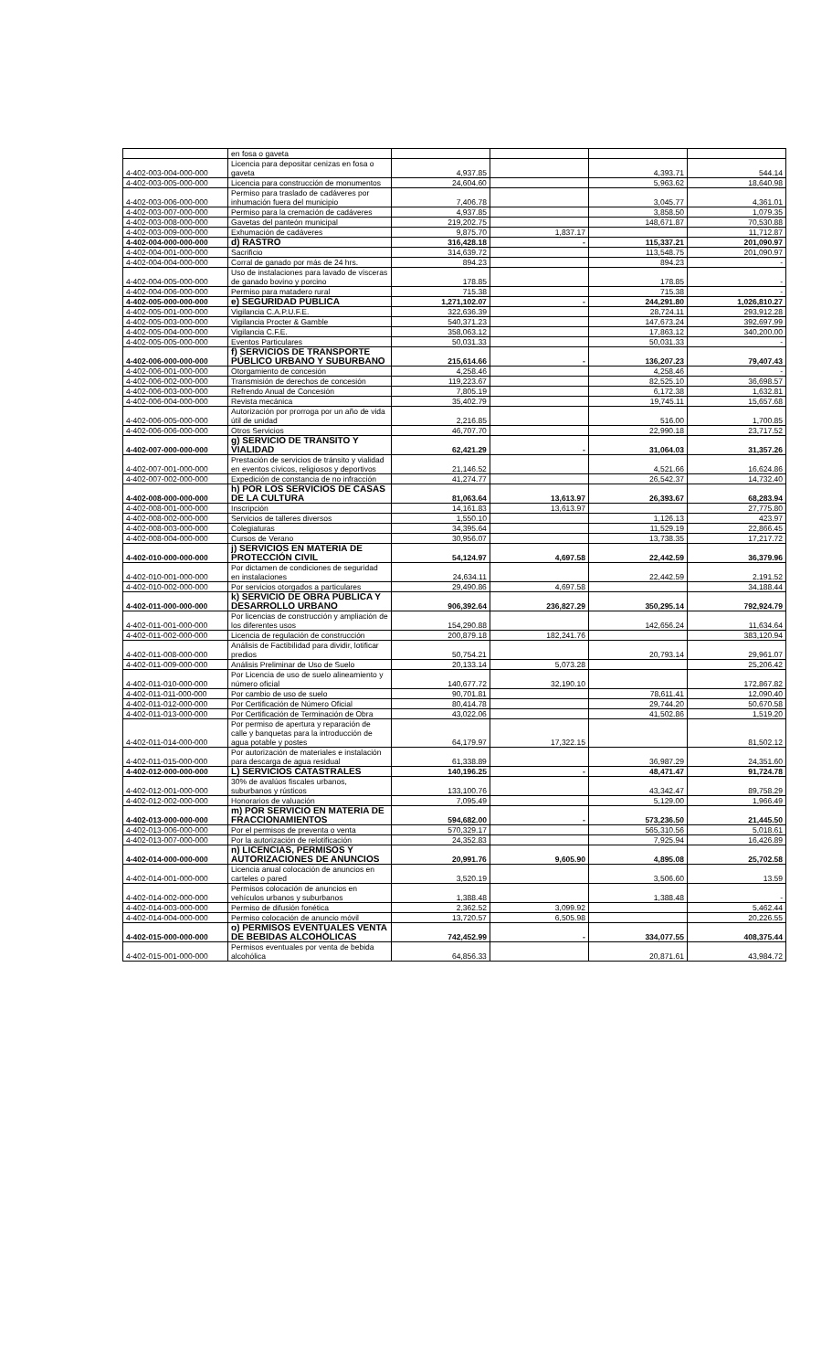| | en fosa o gaveta | | | | |
| 4-402-003-004-000-000 | Licencia para depositar cenizas en fosa o gaveta | 4,937.85 | | 4,393.71 | 544.14 |
| 4-402-003-005-000-000 | Licencia para construcción de monumentos | 24,604.60 | | 5,963.62 | 18,640.98 |
| 4-402-003-006-000-000 | Permiso para traslado de cadáveres por inhumación fuera del municipio | 7,406.78 | | 3,045.77 | 4,361.01 |
| 4-402-003-007-000-000 | Permiso para la cremación de cadáveres | 4,937.85 | | 3,858.50 | 1,079.35 |
| 4-402-003-008-000-000 | Gavetas del panteón municipal | 219,202.75 | | 148,671.87 | 70,530.88 |
| 4-402-003-009-000-000 | Exhumación de cadáveres | 9,875.70 | 1,837.17 | | 11,712.87 |
| 4-402-004-000-000-000 | d) RASTRO | 316,428.18 | - | 115,337.21 | 201,090.97 |
| 4-402-004-001-000-000 | Sacrificio | 314,639.72 | | 113,548.75 | 201,090.97 |
| 4-402-004-004-000-000 | Corral de ganado por más de 24 hrs. | 894.23 | | 894.23 | - |
| 4-402-004-005-000-000 | Uso de instalaciones para lavado de vísceras de ganado bovino y porcino | 178.85 | | 178.85 | - |
| 4-402-004-006-000-000 | Permiso para matadero rural | 715.38 | | 715.38 | - |
| 4-402-005-000-000-000 | e) SEGURIDAD PÚBLICA | 1,271,102.07 | - | 244,291.80 | 1,026,810.27 |
| 4-402-005-001-000-000 | Vigilancia C.A.P.U.F.E. | 322,636.39 | | 28,724.11 | 293,912.28 |
| 4-402-005-003-000-000 | Vigilancia Procter & Gamble | 540,371.23 | | 147,673.24 | 392,697.99 |
| 4-402-005-004-000-000 | Vigilancia C.F.E. | 358,063.12 | | 17,863.12 | 340,200.00 |
| 4-402-005-005-000-000 | Eventos Particulares | 50,031.33 | | 50,031.33 | - |
| 4-402-006-000-000-000 | f) SERVICIOS DE TRANSPORTE PÚBLICO URBANO Y SUBURBANO | 215,614.66 | - | 136,207.23 | 79,407.43 |
| 4-402-006-001-000-000 | Otorgamiento de concesión | 4,258.46 | | 4,258.46 | - |
| 4-402-006-002-000-000 | Transmisión de derechos de concesión | 119,223.67 | | 82,525.10 | 36,698.57 |
| 4-402-006-003-000-000 | Refrendo Anual de Concesión | 7,805.19 | | 6,172.38 | 1,632.81 |
| 4-402-006-004-000-000 | Revista mecánica | 35,402.79 | | 19,745.11 | 15,657.68 |
| 4-402-006-005-000-000 | Autorización por prorroga por un año de vida útil de unidad | 2,216.85 | | 516.00 | 1,700.85 |
| 4-402-006-006-000-000 | Otros Servicios | 46,707.70 | | 22,990.18 | 23,717.52 |
| 4-402-007-000-000-000 | g) SERVICIO DE TRÁNSITO Y VIALIDAD | 62,421.29 | - | 31,064.03 | 31,357.26 |
| 4-402-007-001-000-000 | Prestación de servicios de tránsito y vialidad en eventos cívicos, religiosos y deportivos | 21,146.52 | | 4,521.66 | 16,624.86 |
| 4-402-007-002-000-000 | Expedición de constancia de no infracción | 41,274.77 | | 26,542.37 | 14,732.40 |
| 4-402-008-000-000-000 | h) POR LOS SERVICIOS DE CASAS DE LA CULTURA | 81,063.64 | 13,613.97 | 26,393.67 | 68,283.94 |
| 4-402-008-001-000-000 | Inscripción | 14,161.83 | 13,613.97 | | 27,775.80 |
| 4-402-008-002-000-000 | Servicios de talleres diversos | 1,550.10 | | 1,126.13 | 423.97 |
| 4-402-008-003-000-000 | Colegiaturas | 34,395.64 | | 11,529.19 | 22,866.45 |
| 4-402-008-004-000-000 | Cursos de Verano | 30,956.07 | | 13,738.35 | 17,217.72 |
| 4-402-010-000-000-000 | j) SERVICIOS EN MATERIA DE PROTECCIÓN CIVIL | 54,124.97 | 4,697.58 | 22,442.59 | 36,379.96 |
| 4-402-010-001-000-000 | Por dictamen de condiciones de seguridad en instalaciones | 24,634.11 | | 22,442.59 | 2,191.52 |
| 4-402-010-002-000-000 | Por servicios otorgados a particulares | 29,490.86 | 4,697.58 | | 34,188.44 |
| 4-402-011-000-000-000 | k) SERVICIO DE OBRA PÚBLICA Y DESARROLLO URBANO | 906,392.64 | 236,827.29 | 350,295.14 | 792,924.79 |
| 4-402-011-001-000-000 | Por licencias de construcción y ampliación de los diferentes usos | 154,290.88 | | 142,656.24 | 11,634.64 |
| 4-402-011-002-000-000 | Licencia de regulación de construcción | 200,879.18 | 182,241.76 | | 383,120.94 |
| 4-402-011-008-000-000 | Análisis de Factibilidad para dividir, lotificar predios | 50,754.21 | | 20,793.14 | 29,961.07 |
| 4-402-011-009-000-000 | Análisis Preliminar de Uso de Suelo | 20,133.14 | 5,073.28 | | 25,206.42 |
| 4-402-011-010-000-000 | Por Licencia de uso de suelo alineamiento y número oficial | 140,677.72 | 32,190.10 | | 172,867.82 |
| 4-402-011-011-000-000 | Por cambio de uso de suelo | 90,701.81 | | 78,611.41 | 12,090.40 |
| 4-402-011-012-000-000 | Por Certificación de Número Oficial | 80,414.78 | | 29,744.20 | 50,670.58 |
| 4-402-011-013-000-000 | Por Certificación de Terminación de Obra | 43,022.06 | | 41,502.86 | 1,519.20 |
| 4-402-011-014-000-000 | Por permiso de apertura y reparación de calle y banquetas para la introducción de agua potable y postes | 64,179.97 | 17,322.15 | | 81,502.12 |
| 4-402-011-015-000-000 | Por autorización de materiales e instalación para descarga de agua residual | 61,338.89 | | 36,987.29 | 24,351.60 |
| 4-402-012-000-000-000 | L) SERVICIOS CATASTRALES | 140,196.25 | - | 48,471.47 | 91,724.78 |
| 4-402-012-001-000-000 | 30% de avalúos fiscales urbanos, suburbanos y rústicos | 133,100.76 | | 43,342.47 | 89,758.29 |
| 4-402-012-002-000-000 | Honorarios de valuación | 7,095.49 | | 5,129.00 | 1,966.49 |
| 4-402-013-000-000-000 | m) POR SERVICIO EN MATERIA DE FRACCIONAMIENTOS | 594,682.00 | - | 573,236.50 | 21,445.50 |
| 4-402-013-006-000-000 | Por el permisos de preventa o venta | 570,329.17 | | 565,310.56 | 5,018.61 |
| 4-402-013-007-000-000 | Por la autorización de relotificación | 24,352.83 | | 7,925.94 | 16,426.89 |
| 4-402-014-000-000-000 | n) LICENCIAS, PERMISOS Y AUTORIZACIONES DE ANUNCIOS | 20,991.76 | 9,605.90 | 4,895.08 | 25,702.58 |
| 4-402-014-001-000-000 | Licencia anual colocación de anuncios en carteles o pared | 3,520.19 | | 3,506.60 | 13.59 |
| 4-402-014-002-000-000 | Permisos colocación de anuncios en vehículos urbanos y suburbanos | 1,388.48 | | 1,388.48 | - |
| 4-402-014-003-000-000 | Permiso de difusión fonética | 2,362.52 | 3,099.92 | | 5,462.44 |
| 4-402-014-004-000-000 | Permiso colocación de anuncio móvil | 13,720.57 | 6,505.98 | | 20,226.55 |
| 4-402-015-000-000-000 | o) PERMISOS EVENTUALES VENTA DE BEBIDAS ALCOHÓLICAS | 742,452.99 | - | 334,077.55 | 408,375.44 |
| 4-402-015-001-000-000 | Permisos eventuales por venta de bebida alcohólica | 64,856.33 | | 20,871.61 | 43,984.72 |